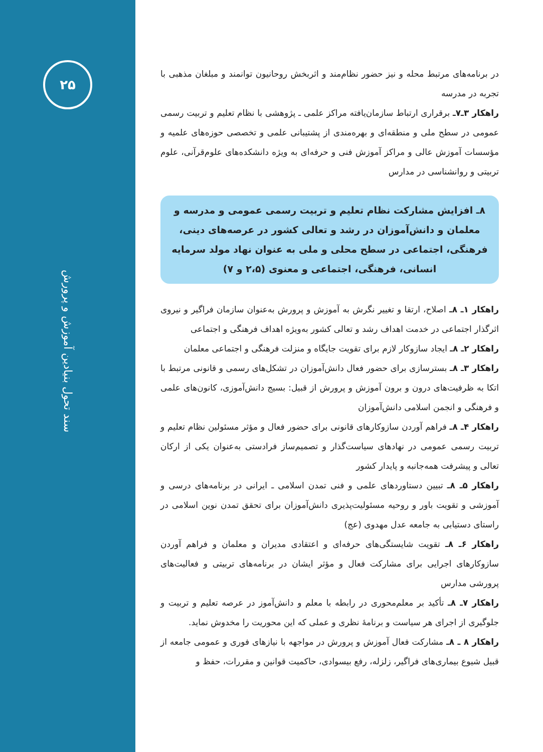۲۵
سند تحول بنیادین آموزش و پرورش
در برنامه‌های مرتبط محله و نیز حضور نظام‌مند و اثربخش روحانیون توانمند و مبلغان مذهبی با تجربه در مدرسه
راهکار ۳ـ۷ـ برقراری ارتباط سازمان‌یافته مراکز علمی ـ پژوهشی با نظام تعلیم و تربیت رسمی عمومی در سطح ملی و منطقه‌ای و بهره‌مندی از پشتیبانی علمی و تخصصی حوزه‌های علمیه و مؤسسات آموزش عالی و مراکز آموزش فنی و حرفه‌ای به ویژه دانشکده‌های علوم‌قرآنی، علوم تربیتی و روانشناسی در مدارس
۸ـ افزایش مشارکت نظام تعلیم و تربیت رسمی عمومی و مدرسه و معلمان و دانش‌آموزان در رشد و تعالی کشور در عرصه‌های دینی، فرهنگی، اجتماعی در سطح محلی و ملی به عنوان نهاد مولد سرمایه انسانی، فرهنگی، اجتماعی و معنوی (۲،۵ و ۷)
راهکار ۱ـ ۸ـ اصلاح، ارتقا و تغییر نگرش به آموزش و پرورش به‌عنوان سازمان فراگیر و نیروی اثرگذار اجتماعی در خدمت اهداف رشد و تعالی کشور به‌ویژه اهداف فرهنگی و اجتماعی
راهکار ۲ـ ۸ـ ایجاد سازوکار لازم برای تقویت جایگاه و منزلت فرهنگی و اجتماعی معلمان
راهکار ۳ـ ۸ـ بسترسازی برای حضور فعال دانش‌آموزان در تشکل‌های رسمی و قانونی مرتبط با اتکا به ظرفیت‌های درون و برون آموزش و پرورش از قبیل: بسیج دانش‌آموزی، کانون‌های علمی و فرهنگی و انجمن اسلامی دانش‌آموزان
راهکار ۴ـ ۸ـ فراهم آوردن سازوکارهای قانونی برای حضور فعال و مؤثر مسئولین نظام تعلیم و تربیت رسمی عمومی در نهادهای سیاست‌گذار و تصمیم‌ساز فرادستی به‌عنوان یکی از ارکان تعالی و پیشرفت همه‌جانبه و پایدار کشور
راهکار ۵ـ ۸ـ تبیین دستاوردهای علمی و فنی تمدن اسلامی ـ ایرانی در برنامه‌های درسی و آموزشی و تقویت باور و روحیه مسئولیت‌پذیری دانش‌آموزان برای تحقق تمدن نوین اسلامی در راستای دستیابی به جامعه عدل مهدوی (عج)
راهکار ۶ـ ۸ـ تقویت شایستگی‌های حرفه‌ای و اعتقادی مدیران و معلمان و فراهم آوردن سازوکارهای اجرایی برای مشارکت فعال و مؤثر ایشان در برنامه‌های تربیتی و فعالیت‌های پرورشی مدارس
راهکار ۷ـ ۸ـ تأکید بر معلم‌محوری در رابطه با معلم و دانش‌آموز در عرصه تعلیم و تربیت و جلوگیری از اجرای هر سیاست و برنامهٔ نظری و عملی که این محوریت را مخدوش نماید.
راهکار ۸ ـ ۸ـ مشارکت فعال آموزش و پرورش در مواجهه با نیازهای فوری و عمومی جامعه از قبیل شیوع بیماری‌های فراگیر، زلزله، رفع بیسوادی، حاکمیت قوانین و مقررات، حفظ و